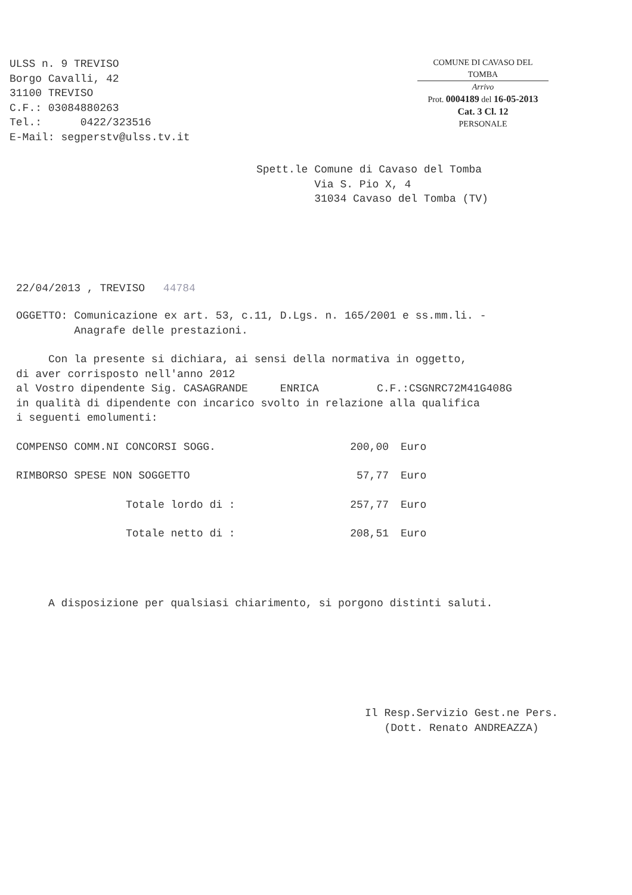ULSS n. 9 TREVISO
Borgo Cavalli, 42
31100 TREVISO
C.F.: 03084880263
Tel.: 0422/323516
E-Mail: segperstv@ulss.tv.it
COMUNE DI CAVASO DEL TOMBA
Arrivo
Prot. 0004189 del 16-05-2013
Cat. 3 Cl. 12
PERSONALE
Spett.le Comune di Cavaso del Tomba
Via S. Pio X, 4
31034 Cavaso del Tomba (TV)
22/04/2013 , TREVISO 44784
OGGETTO: Comunicazione ex art. 53, c.11, D.Lgs. n. 165/2001 e ss.mm.li. -
Anagrafe delle prestazioni.
Con la presente si dichiara, ai sensi della normativa in oggetto,
di aver corrisposto nell'anno 2012
al Vostro dipendente Sig. CASAGRANDE ENRICA C.F.:CSGNRC72M41G408G
in qualità di dipendente con incarico svolto in relazione alla qualifica
i seguenti emolumenti:
| COMPENSO COMM.NI CONCORSI SOGG. | 200,00 | Euro |
| RIMBORSO SPESE NON SOGGETTO | 57,77 | Euro |
| Totale lordo di : | 257,77 | Euro |
| Totale netto di : | 208,51 | Euro |
A disposizione per qualsiasi chiarimento, si porgono distinti saluti.
Il Resp.Servizio Gest.ne Pers.
(Dott. Renato ANDREAZZA)